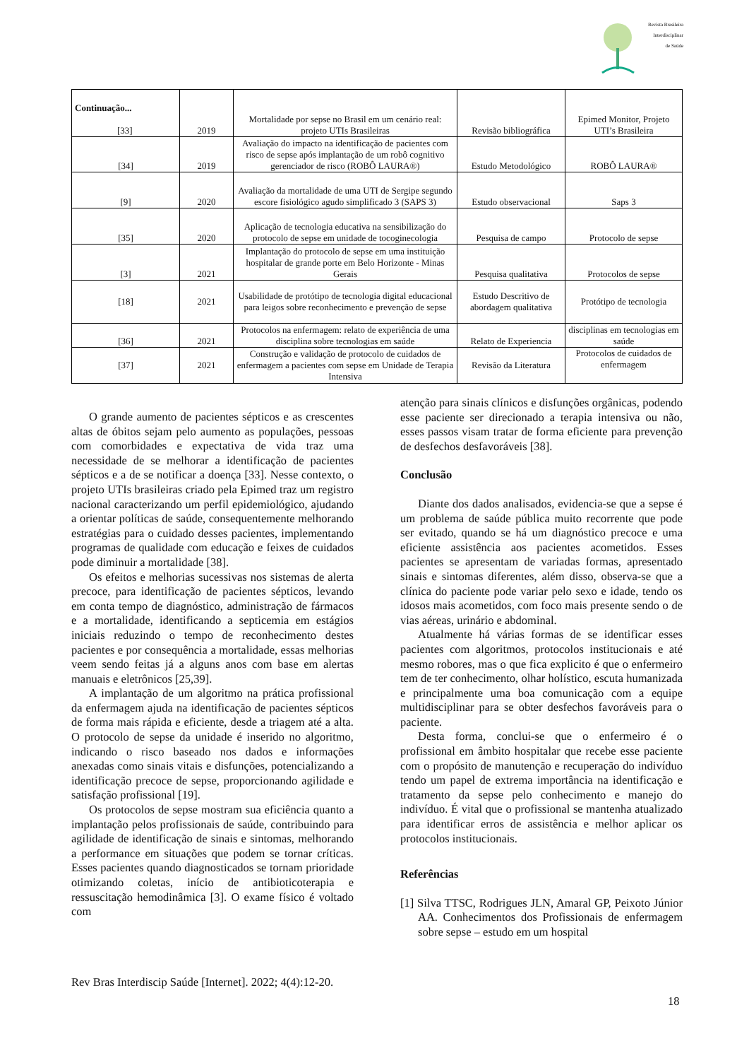Revista Brasileira
Interdisciplinar
de Saúde
| Continuação... [33] | 2019 | Mortalidade por sepse no Brasil em um cenário real: projeto UTIs Brasileiras | Revisão bibliográfica | Epimed Monitor, Projeto UTI’s Brasileira |
| [34] | 2019 | Avaliação do impacto na identificação de pacientes com risco de sepse após implantação de um robô cognitivo gerenciador de risco (ROBÔ LAURA®) | Estudo Metodológico | ROBÔ LAURA® |
| [9] | 2020 | Avaliação da mortalidade de uma UTI de Sergipe segundo escore fisiológico agudo simplificado 3 (SAPS 3) | Estudo observacional | Saps 3 |
| [35] | 2020 | Aplicação de tecnologia educativa na sensibilização do protocolo de sepse em unidade de tocoginecologia | Pesquisa de campo | Protocolo de sepse |
| [3] | 2021 | Implantação do protocolo de sepse em uma instituição hospitalar de grande porte em Belo Horizonte - Minas Gerais | Pesquisa qualitativa | Protocolos de sepse |
| [18] | 2021 | Usabilidade de protótipo de tecnologia digital educacional para leigos sobre reconhecimento e prevenção de sepse | Estudo Descritivo de abordagem qualitativa | Protótipo de tecnologia |
| [36] | 2021 | Protocolos na enfermagem: relato de experiência de uma disciplina sobre tecnologias em saúde | Relato de Experiencia | disciplinas em tecnologias em saúde |
| [37] | 2021 | Construção e validação de protocolo de cuidados de enfermagem a pacientes com sepse em Unidade de Terapia Intensiva | Revisão da Literatura | Protocolos de cuidados de enfermagem |
O grande aumento de pacientes sépticos e as crescentes altas de óbitos sejam pelo aumento as populações, pessoas com comorbidades e expectativa de vida traz uma necessidade de se melhorar a identificação de pacientes sépticos e a de se notificar a doença [33]. Nesse contexto, o projeto UTIs brasileiras criado pela Epimed traz um registro nacional caracterizando um perfil epidemiológico, ajudando a orientar políticas de saúde, consequentemente melhorando estratégias para o cuidado desses pacientes, implementando programas de qualidade com educação e feixes de cuidados pode diminuir a mortalidade [38].
Os efeitos e melhorias sucessivas nos sistemas de alerta precoce, para identificação de pacientes sépticos, levando em conta tempo de diagnóstico, administração de fármacos e a mortalidade, identificando a septicemia em estágios iniciais reduzindo o tempo de reconhecimento destes pacientes e por consequência a mortalidade, essas melhorias veem sendo feitas já a alguns anos com base em alertas manuais e eletrônicos [25,39].
A implantação de um algoritmo na prática profissional da enfermagem ajuda na identificação de pacientes sépticos de forma mais rápida e eficiente, desde a triagem até a alta. O protocolo de sepse da unidade é inserido no algoritmo, indicando o risco baseado nos dados e informações anexadas como sinais vitais e disfunções, potencializando a identificação precoce de sepse, proporcionando agilidade e satisfação profissional [19].
Os protocolos de sepse mostram sua eficiência quanto a implantação pelos profissionais de saúde, contribuindo para agilidade de identificação de sinais e sintomas, melhorando a performance em situações que podem se tornar críticas. Esses pacientes quando diagnosticados se tornam prioridade otimizando coletas, início de antibioticoterapia e ressuscitação hemodinâmica [3]. O exame físico é voltado com
atenção para sinais clínicos e disfunções orgânicas, podendo esse paciente ser direcionado a terapia intensiva ou não, esses passos visam tratar de forma eficiente para prevenção de desfechos desfavoráveis [38].
Conclusão
Diante dos dados analisados, evidencia-se que a sepse é um problema de saúde pública muito recorrente que pode ser evitado, quando se há um diagnóstico precoce e uma eficiente assistência aos pacientes acometidos. Esses pacientes se apresentam de variadas formas, apresentado sinais e sintomas diferentes, além disso, observa-se que a clínica do paciente pode variar pelo sexo e idade, tendo os idosos mais acometidos, com foco mais presente sendo o de vias aéreas, urinário e abdominal.
Atualmente há várias formas de se identificar esses pacientes com algoritmos, protocolos institucionais e até mesmo robores, mas o que fica explicito é que o enfermeiro tem de ter conhecimento, olhar holístico, escuta humanizada e principalmente uma boa comunicação com a equipe multidisciplinar para se obter desfechos favoráveis para o paciente.
Desta forma, conclui-se que o enfermeiro é o profissional em âmbito hospitalar que recebe esse paciente com o propósito de manutenção e recuperação do indivíduo tendo um papel de extrema importância na identificação e tratamento da sepse pelo conhecimento e manejo do indivíduo. É vital que o profissional se mantenha atualizado para identificar erros de assistência e melhor aplicar os protocolos institucionais.
Referências
[1] Silva TTSC, Rodrigues JLN, Amaral GP, Peixoto Júnior AA. Conhecimentos dos Profissionais de enfermagem sobre sepse – estudo em um hospital
Rev Bras Interdiscip Saúde [Internet]. 2022; 4(4):12-20.
18